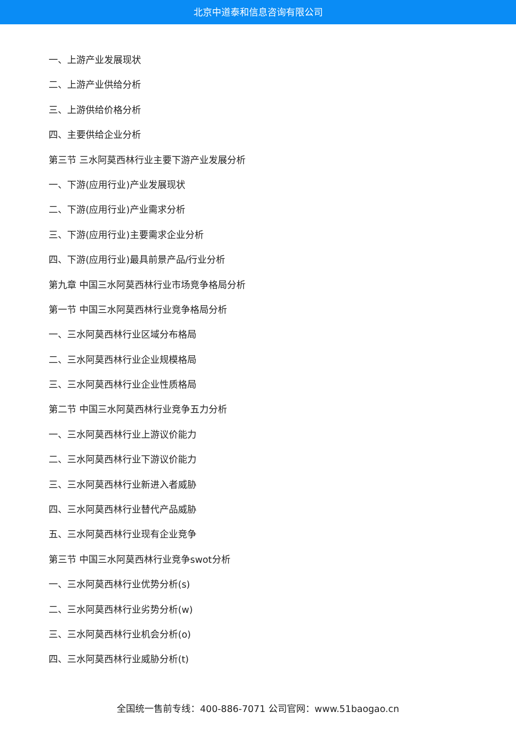北京中道泰和信息咨询有限公司
一、上游产业发展现状
二、上游产业供给分析
三、上游供给价格分析
四、主要供给企业分析
第三节 三水阿莫西林行业主要下游产业发展分析
一、下游(应用行业)产业发展现状
二、下游(应用行业)产业需求分析
三、下游(应用行业)主要需求企业分析
四、下游(应用行业)最具前景产品/行业分析
第九章 中国三水阿莫西林行业市场竞争格局分析
第一节 中国三水阿莫西林行业竞争格局分析
一、三水阿莫西林行业区域分布格局
二、三水阿莫西林行业企业规模格局
三、三水阿莫西林行业企业性质格局
第二节 中国三水阿莫西林行业竞争五力分析
一、三水阿莫西林行业上游议价能力
二、三水阿莫西林行业下游议价能力
三、三水阿莫西林行业新进入者威胁
四、三水阿莫西林行业替代产品威胁
五、三水阿莫西林行业现有企业竞争
第三节 中国三水阿莫西林行业竞争swot分析
一、三水阿莫西林行业优势分析(s)
二、三水阿莫西林行业劣势分析(w)
三、三水阿莫西林行业机会分析(o)
四、三水阿莫西林行业威胁分析(t)
全国统一售前专线：400-886-7071 公司官网：www.51baogao.cn